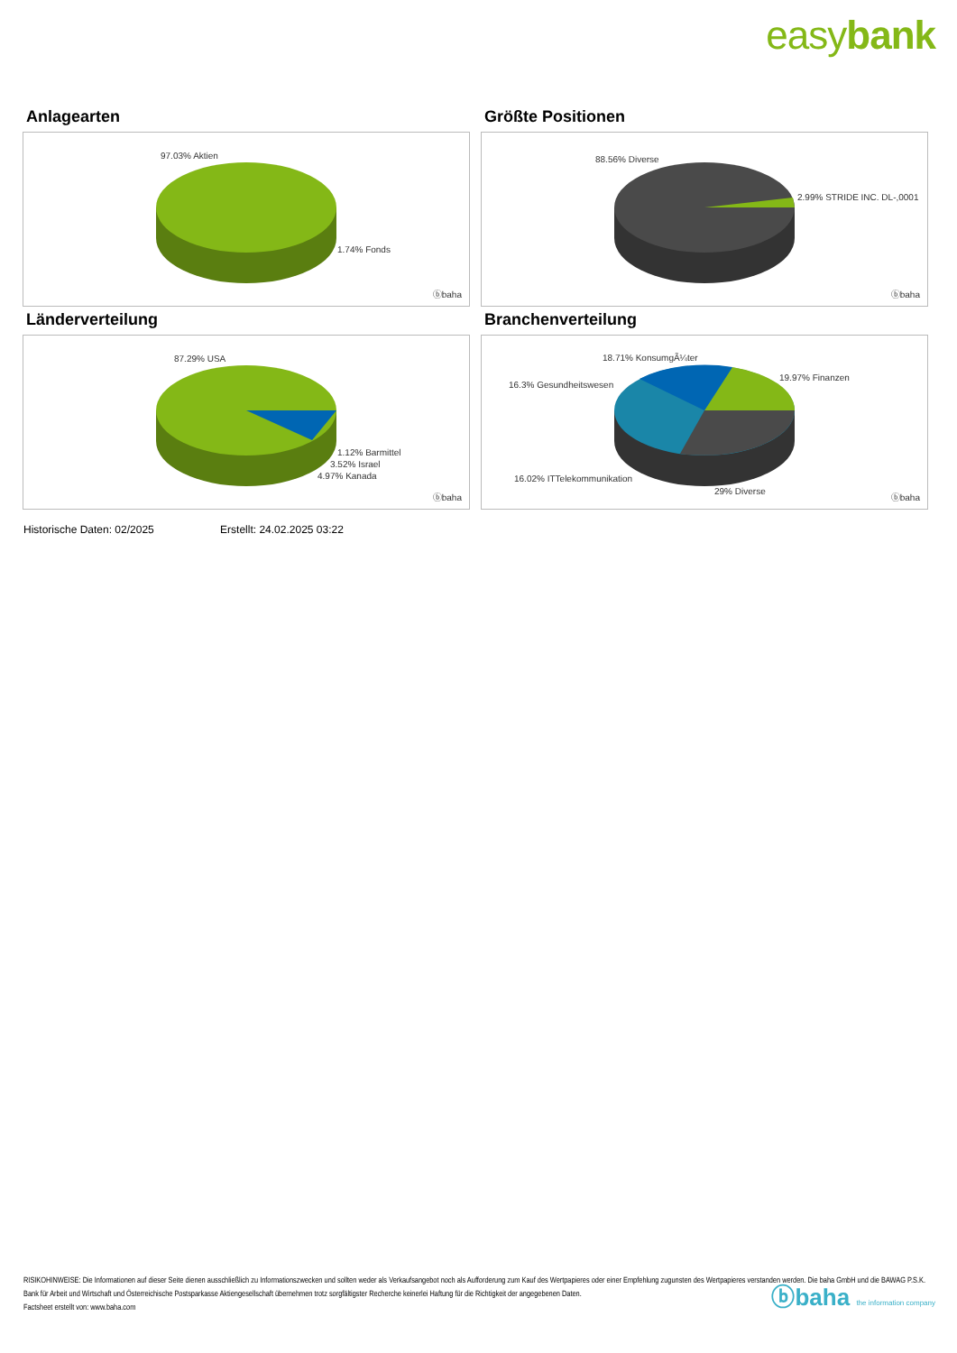easybank
Anlagearten
97.03% Aktien
1.74% Fonds
ⓑbaha
Größte Positionen
88.56% Diverse
2.99% STRIDE INC. DL-,0001
ⓑbaha
Länderverteilung
87.29% USA
1.12% Barmittel
3.52% Israel
4.97% Kanada
ⓑbaha
Branchenverteilung
18.71% KonsumgÃ¼ter
19.97% Finanzen
16.3% Gesundheitswesen
16.02% ITTelekommunikation
29% Diverse
ⓑbaha
Historische Daten: 02/2025 Erstellt: 24.02.2025 03:22
RISIKOHINWEISE: Die Informationen auf dieser Seite dienen ausschließlich zu Informationszwecken und sollten weder als Verkaufsangebot noch als Aufforderung zum Kauf des Wertpapieres oder einer Empfehlung zugunsten des Wertpapieres verstanden werden. Die baha GmbH und die BAWAG P.S.K. Bank für Arbeit und Wirtschaft und Österreichische Postsparkasse Aktiengesellschaft übernehmen trotz sorgfältigster Recherche keinerlei Haftung für die Richtigkeit der angegebenen Daten.
Factsheet erstellt von: www.baha.com
ⓑbaha the information company